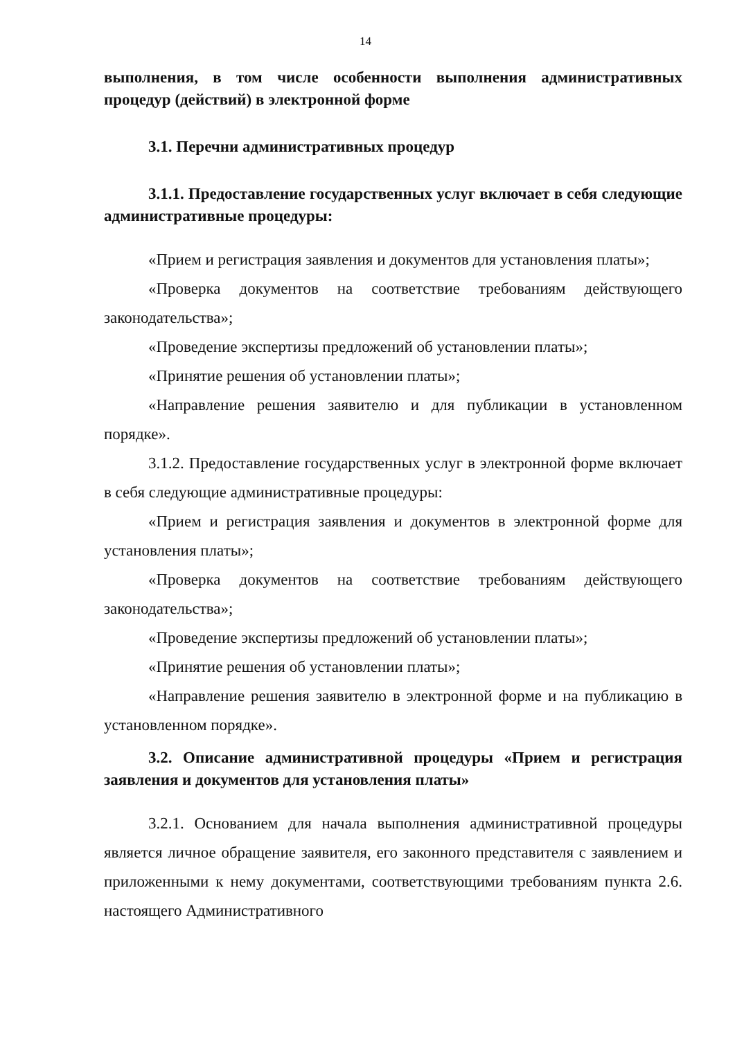14
выполнения, в том числе особенности выполнения административных процедур (действий) в электронной форме
3.1. Перечни административных процедур
3.1.1. Предоставление государственных услуг включает в себя следующие административные процедуры:
«Прием и регистрация заявления и документов для установления платы»;
«Проверка документов на соответствие требованиям действующего законодательства»;
«Проведение экспертизы предложений об установлении платы»;
«Принятие решения об установлении платы»;
«Направление решения заявителю и для публикации в установленном порядке».
3.1.2. Предоставление государственных услуг в электронной форме включает в себя следующие административные процедуры:
«Прием и регистрация заявления и документов в электронной форме для установления платы»;
«Проверка документов на соответствие требованиям действующего законодательства»;
«Проведение экспертизы предложений об установлении платы»;
«Принятие решения об установлении платы»;
«Направление решения заявителю в электронной форме и на публикацию в установленном порядке».
3.2. Описание административной процедуры «Прием и регистрация заявления и документов для установления платы»
3.2.1. Основанием для начала выполнения административной процедуры является личное обращение заявителя, его законного представителя с заявлением и приложенными к нему документами, соответствующими требованиям пункта 2.6. настоящего Административного